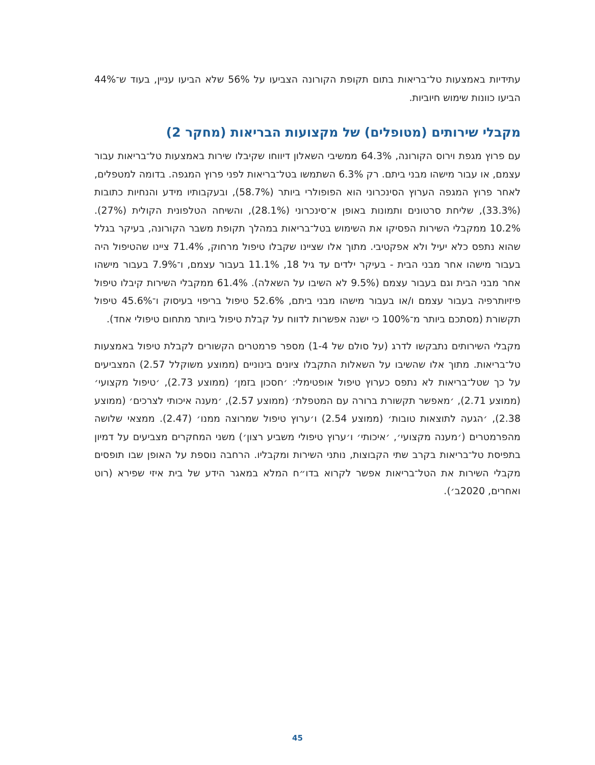עתידיות באמצעות טל־בריאות בתום תקופת הקורונה הצביעו על 56% שלא הביעו עניין, בעוד ש־44% הביעו כוונות שימוש חיוביות.
מקבלי שירותים (מטופלים) של מקצועות הבריאות (מחקר 2)
עם פרוץ מגפת וירוס הקורונה, 64.3% ממשיבי השאלון דיווחו שקיבלו שירות באמצעות טל־בריאות עבור עצמם, או עבור מישהו מבני ביתם. רק 6.3% השתמשו בטל־בריאות לפני פרוץ המגפה. בדומה למטפלים, לאחר פרוץ המגפה הערוץ הסינכרוני הוא הפופולרי ביותר (58.7%), ובעקבותיו מידע והנחיות כתובות (33.3%), שליחת סרטונים ותמונות באופן א־סינכרוני (28.1%), והשיחה הטלפונית הקולית (27%). 10.2% ממקבלי השירות הפסיקו את השימוש בטל־בריאות במהלך תקופת משבר הקורונה, בעיקר בגלל שהוא נתפס כלא יעיל ולא אפקטיבי. מתוך אלו שציינו שקבלו טיפול מרחוק, 71.4% ציינו שהטיפול היה בעבור מישהו אחר מבני הבית - בעיקר ילדים עד גיל 18, 11.1% בעבור עצמם, ו־7.9% בעבור מישהו אחר מבני הבית וגם בעבור עצמם (9.5% לא השיבו על השאלה). 61.4% ממקבלי השירות קיבלו טיפול פיזיותרפיה בעבור עצמם ו/או בעבור מישהו מבני ביתם, 52.6% טיפול בריפוי בעיסוק ו־45.6% טיפול תקשורת (מסתכם ביותר מ־100% כי ישנה אפשרות לדווח על קבלת טיפול ביותר מתחום טיפולי אחד).
מקבלי השירותים נתבקשו לדרג (על סולם של 1-4) מספר פרמטרים הקשורים לקבלת טיפול באמצעות טל־בריאות. מתוך אלו שהשיבו על השאלות התקבלו ציונים בינוניים (ממוצע משוקלל 2.57) המצביעים על כך שטל־בריאות לא נתפס כערוץ טיפול אופטימלי: ׳חסכון בזמן׳ (ממוצע 2.73), ׳טיפול מקצועי׳ (ממוצע 2.71), ׳מאפשר תקשורת ברורה עם המטפלת׳ (ממוצע 2.57), ׳מענה איכותי לצרכים׳ (ממוצע 2.38), ׳הגעה לתוצאות טובות׳ (ממוצע 2.54) ו׳ערוץ טיפול שמרוצה ממנו׳ (2.47). ממצאי שלושה מהפרמטרים (׳מענה מקצועי׳, ׳איכותי׳ ו׳ערוץ טיפולי משביע רצון׳) משני המחקרים מצביעים על דמיון בתפיסת טל־בריאות בקרב שתי הקבוצות, נותני השירות ומקבליו. הרחבה נוספת על האופן שבו תופסים מקבלי השירות את הטל־בריאות אפשר לקרוא בדו״ח המלא במאגר הידע של בית איזי שפירא (רוט ואחרים, 2020ב׳).
45